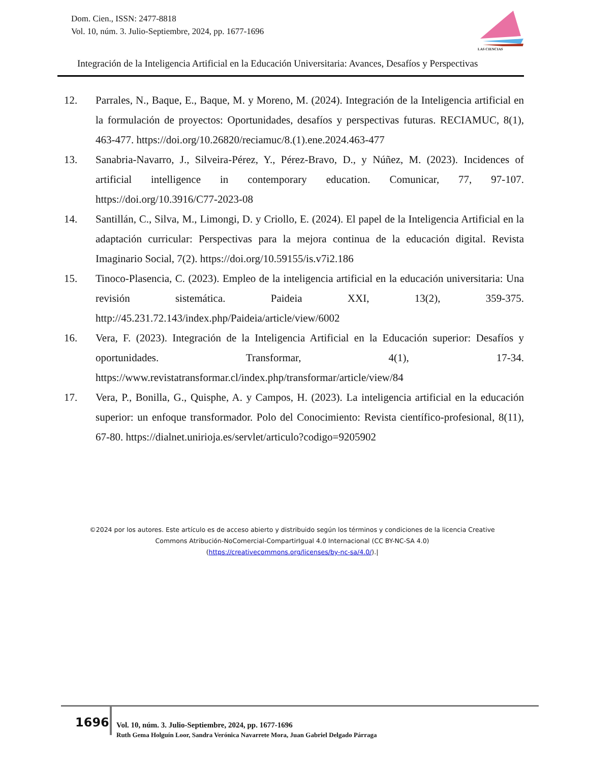Dom. Cien., ISSN: 2477-8818
Vol. 10, núm. 3. Julio-Septiembre, 2024, pp. 1677-1696
LAS CIENCIAS
Integración de la Inteligencia Artificial en la Educación Universitaria: Avances, Desafíos y Perspectivas
12. Parrales, N., Baque, E., Baque, M. y Moreno, M. (2024). Integración de la Inteligencia artificial en la formulación de proyectos: Oportunidades, desafíos y perspectivas futuras. RECIAMUC, 8(1), 463-477. https://doi.org/10.26820/reciamuc/8.(1).ene.2024.463-477
13. Sanabria-Navarro, J., Silveira-Pérez, Y., Pérez-Bravo, D., y Núñez, M. (2023). Incidences of artificial intelligence in contemporary education. Comunicar, 77, 97-107. https://doi.org/10.3916/C77-2023-08
14. Santillán, C., Silva, M., Limongi, D. y Criollo, E. (2024). El papel de la Inteligencia Artificial en la adaptación curricular: Perspectivas para la mejora continua de la educación digital. Revista Imaginario Social, 7(2). https://doi.org/10.59155/is.v7i2.186
15. Tinoco-Plasencia, C. (2023). Empleo de la inteligencia artificial en la educación universitaria: Una revisión sistemática. Paideia XXI, 13(2), 359-375. http://45.231.72.143/index.php/Paideia/article/view/6002
16. Vera, F. (2023). Integración de la Inteligencia Artificial en la Educación superior: Desafíos y oportunidades. Transformar, 4(1), 17-34. https://www.revistatransformar.cl/index.php/transformar/article/view/84
17. Vera, P., Bonilla, G., Quisphe, A. y Campos, H. (2023). La inteligencia artificial en la educación superior: un enfoque transformador. Polo del Conocimiento: Revista científico-profesional, 8(11), 67-80. https://dialnet.unirioja.es/servlet/articulo?codigo=9205902
©2024 por los autores. Este artículo es de acceso abierto y distribuido según los términos y condiciones de la licencia Creative Commons Atribución-NoComercial-CompartirIgual 4.0 Internacional (CC BY-NC-SA 4.0)
(https://creativecommons.org/licenses/by-nc-sa/4.0/).|
1696
Vol. 10, núm. 3. Julio-Septiembre, 2024, pp. 1677-1696
Ruth Gema Holguín Loor, Sandra Verónica Navarrete Mora, Juan Gabriel Delgado Párraga